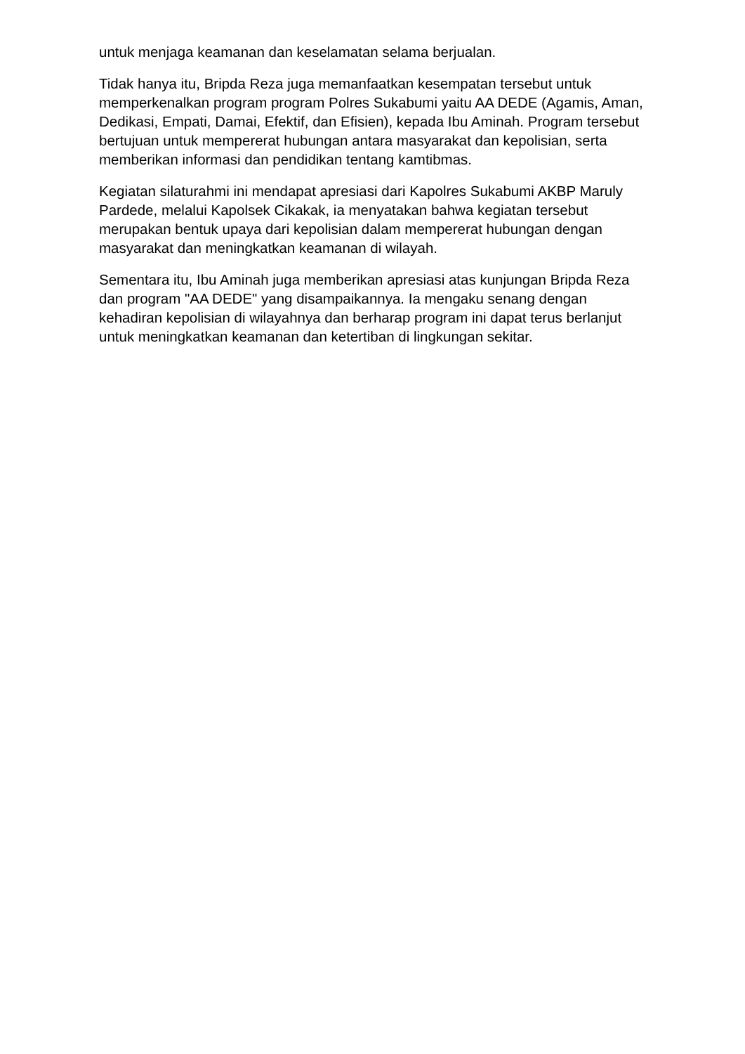untuk menjaga keamanan dan keselamatan selama berjualan.
Tidak hanya itu, Bripda Reza juga memanfaatkan kesempatan tersebut untuk memperkenalkan program program Polres Sukabumi yaitu AA DEDE (Agamis, Aman, Dedikasi, Empati, Damai, Efektif, dan Efisien), kepada Ibu Aminah. Program tersebut bertujuan untuk mempererat hubungan antara masyarakat dan kepolisian, serta memberikan informasi dan pendidikan tentang kamtibmas.
Kegiatan silaturahmi ini mendapat apresiasi dari Kapolres Sukabumi AKBP Maruly Pardede, melalui Kapolsek Cikakak, ia menyatakan bahwa kegiatan tersebut merupakan bentuk upaya dari kepolisian dalam mempererat hubungan dengan masyarakat dan meningkatkan keamanan di wilayah.
Sementara itu, Ibu Aminah juga memberikan apresiasi atas kunjungan Bripda Reza dan program "AA DEDE" yang disampaikannya. Ia mengaku senang dengan kehadiran kepolisian di wilayahnya dan berharap program ini dapat terus berlanjut untuk meningkatkan keamanan dan ketertiban di lingkungan sekitar.